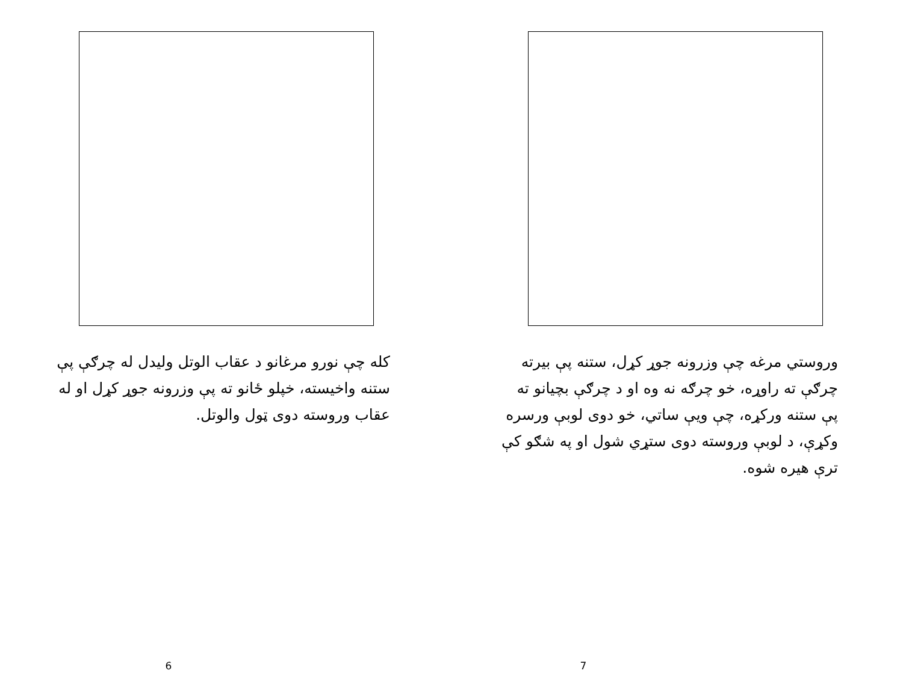کله چې نورو مرغانو د عقاب الوتل ولیدل له چرګې پې ستنه واخیسته، خپلو ځانو ته پې وزرونه جوړ کړل او له عقاب وروسته دوی ټول والوتل.
6
وروستي مرغه چې وزرونه جوړ کړل، ستنه پې بیرته چرګې ته راوړه، خو چرګه نه وه او د چرګې بچیانو ته پې ستنه ورکړه، چې ویې ساتي، خو دوی لوبې ورسره وکړې، د لوبې وروسته دوی ستړي شول او په شګو کې ترې هیره شوه.
7